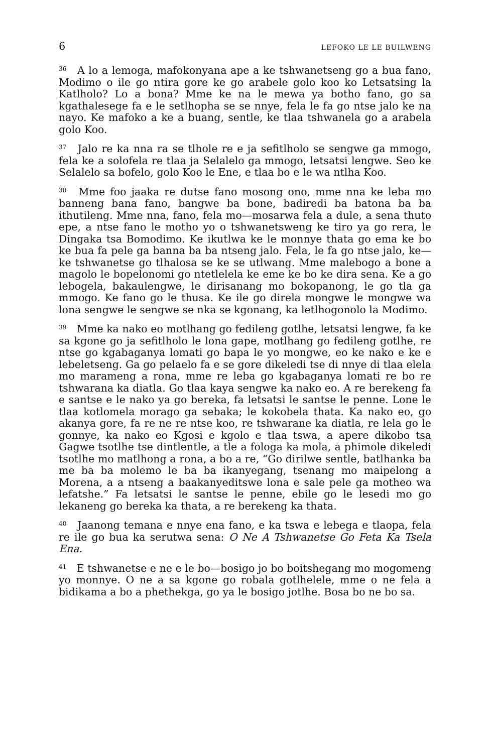6 LEFOKO LE LE BUILWENG
<sup>36</sup> A lo a lemoga, mafokonyana ape a ke tshwanetseng go a bua fano, Modimo o ile go ntira gore ke go arabele golo koo ko Letsatsing la Katlholo? Lo a bona? Mme ke na le mewa ya botho fano, go sa kgathalesege fa e le setlhopha se se nnye, fela le fa go ntse jalo ke na nayo. Ke mafoko a ke a buang, sentle, ke tlaa tshwanela go a arabela golo Koo.
<sup>37</sup> Jalo re ka nna ra se tlhole re e ja sefitlholo se sengwe ga mmogo, fela ke a solofela re tlaa ja Selalelo ga mmogo, letsatsi lengwe. Seo ke Selalelo sa bofelo, golo Koo le Ene, e tlaa bo e le wa ntlha Koo.
<sup>38</sup> Mme foo jaaka re dutse fano mosong ono, mme nna ke leba mo banneng bana fano, bangwe ba bone, badiredi ba batona ba ba ithutileng. Mme nna, fano, fela mo—mosarwa fela a dule, a sena thuto epe, a ntse fano le motho yo o tshwanetsweng ke tiro ya go rera, le Dingaka tsa Bomodimo. Ke ikutlwa ke le monnye thata go ema ke bo ke bua fa pele ga banna ba ba ntseng jalo. Fela, le fa go ntse jalo, ke—ke tshwanetse go tlhalosa se ke se utlwang. Mme malebogo a bone a magolo le bopelonomi go ntetlelela ke eme ke bo ke dira sena. Ke a go lebogela, bakaulengwe, le dirisanang mo bokopanong, le go tla ga mmogo. Ke fano go le thusa. Ke ile go direla mongwe le mongwe wa lona sengwe le sengwe se nka se kgonang, ka letlhogonolo la Modimo.
<sup>39</sup> Mme ka nako eo motlhang go fedileng gotlhe, letsatsi lengwe, fa ke sa kgone go ja sefitlholo le lona gape, motlhang go fedileng gotlhe, re ntse go kgabaganya lomati go bapa le yo mongwe, eo ke nako e ke e lebeletseng. Ga go pelaelo fa e se gore dikeledi tse di nnye di tlaa elela mo marameng a rona, mme re leba go kgabaganya lomati re bo re tshwarana ka diatla. Go tlaa kaya sengwe ka nako eo. A re berekeng fa e santse e le nako ya go bereka, fa letsatsi le santse le penne. Lone le tlaa kotlomela morago ga sebaka; le kokobela thata. Ka nako eo, go akanya gore, fa re ne re ntse koo, re tshwarane ka diatla, re lela go le gonnye, ka nako eo Kgosi e kgolo e tlaa tswa, a apere dikobo tsa Gagwe tsotlhe tse dintlentle, a tle a fologa ka mola, a phimole dikeledi tsotlhe mo matlhong a rona, a bo a re, “Go dirilwe sentle, batlhanka ba me ba ba molemo le ba ba ikanyegang, tsenang mo maipelong a Morena, a a ntseng a baakanyeditswe lona e sale pele ga motheo wa lefatshe.” Fa letsatsi le santse le penne, ebile go le lesedi mo go lekaneng go bereka ka thata, a re berekeng ka thata.
<sup>40</sup> Jaanong temana e nnye ena fano, e ka tswa e lebega e tlaopa, fela re ile go bua ka serutwa sena: O Ne A Tshwanetse Go Feta Ka Tsela Ena.
<sup>41</sup> E tshwanetse e ne e le bo—bosigo jo bo boitshegang mo mogomeng yo monnye. O ne a sa kgone go robala gotlhelele, mme o ne fela a bidikama a bo a phethekga, go ya le bosigo jotlhe. Bosa bo ne bo sa.